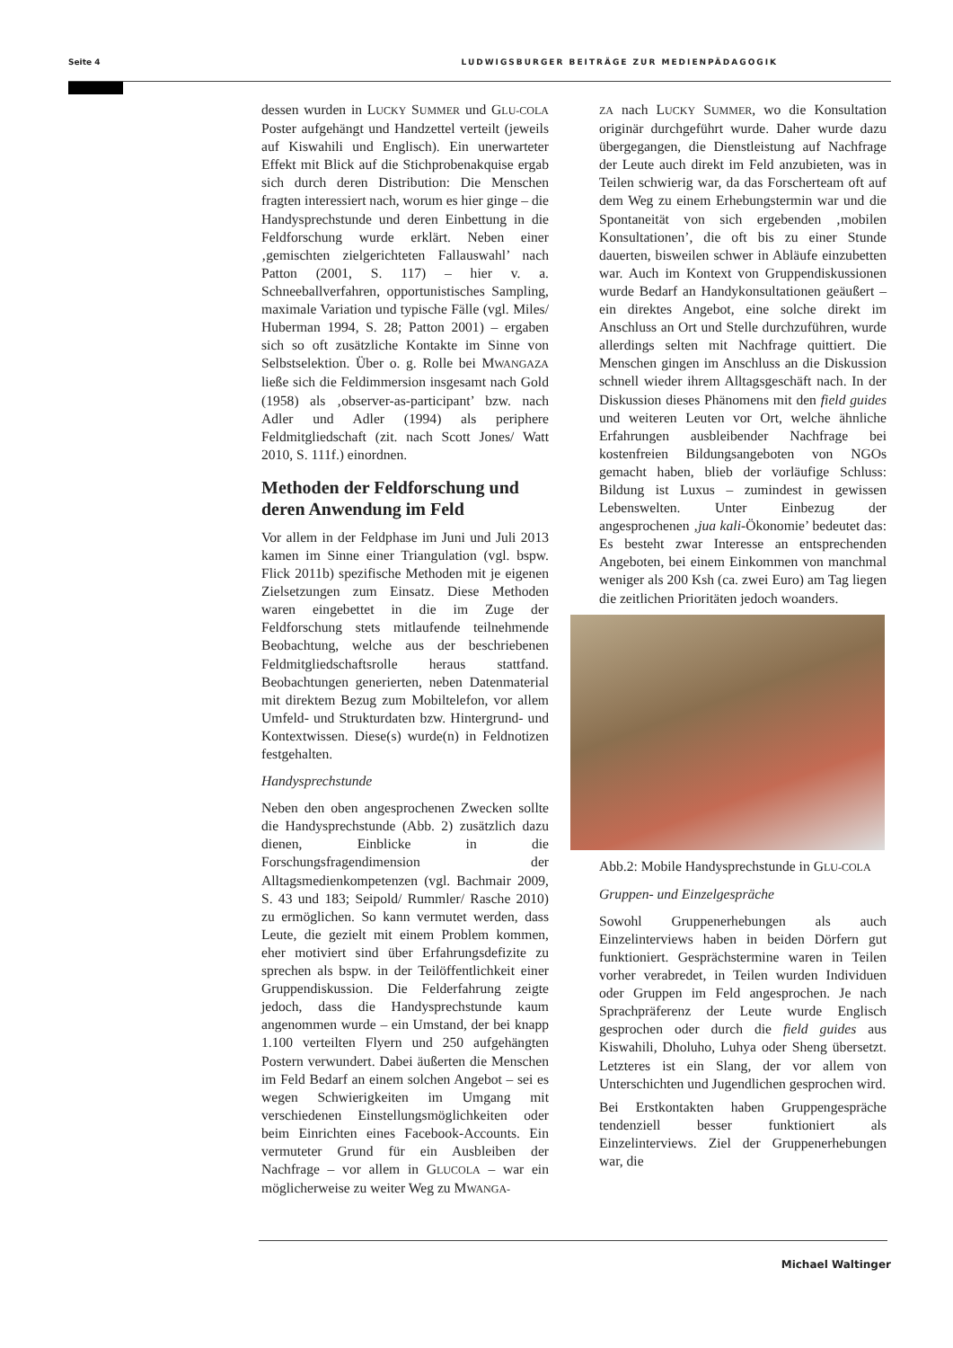Seite 4 LUDWIGSBURGER BEITRÄGE ZUR MEDIENPÄDAGOGIK
dessen wurden in LUCKY SUMMER und GLU-COLA Poster aufgehängt und Handzettel verteilt (jeweils auf Kiswahili und Englisch). Ein unerwarteter Effekt mit Blick auf die Stichprobenakquise ergab sich durch deren Distribution: Die Menschen fragten interessiert nach, worum es hier ginge – die Handysprechstunde und deren Einbettung in die Feldforschung wurde erklärt. Neben einer ‚gemischten zielgerichteten Fallauswahl’ nach Patton (2001, S. 117) – hier v. a. Schneeballverfahren, opportunistisches Sampling, maximale Variation und typische Fälle (vgl. Miles/ Huberman 1994, S. 28; Patton 2001) – ergaben sich so oft zusätzliche Kontakte im Sinne von Selbstselektion. Über o. g. Rolle bei MWANGAZA ließe sich die Feldimmersion insgesamt nach Gold (1958) als ‚observer-as-participant’ bzw. nach Adler und Adler (1994) als periphere Feldmitgliedschaft (zit. nach Scott Jones/ Watt 2010, S. 111f.) einordnen.
Methoden der Feldforschung und deren Anwendung im Feld
Vor allem in der Feldphase im Juni und Juli 2013 kamen im Sinne einer Triangulation (vgl. bspw. Flick 2011b) spezifische Methoden mit je eigenen Zielsetzungen zum Einsatz. Diese Methoden waren eingebettet in die im Zuge der Feldforschung stets mitlaufende teilnehmende Beobachtung, welche aus der beschriebenen Feldmitgliedschaftsrolle heraus stattfand. Beobachtungen generierten, neben Datenmaterial mit direktem Bezug zum Mobiltelefon, vor allem Umfeld- und Strukturdaten bzw. Hintergrund- und Kontextwissen. Diese(s) wurde(n) in Feldnotizen festgehalten.
Handysprechstunde
Neben den oben angesprochenen Zwecken sollte die Handysprechstunde (Abb. 2) zusätzlich dazu dienen, Einblicke in die Forschungsfragendimension der Alltagsmedienkompetenzen (vgl. Bachmair 2009, S. 43 und 183; Seipold/ Rummler/ Rasche 2010) zu ermöglichen. So kann vermutet werden, dass Leute, die gezielt mit einem Problem kommen, eher motiviert sind über Erfahrungsdefizite zu sprechen als bspw. in der Teilöffentlichkeit einer Gruppendiskussion. Die Felderfahrung zeigte jedoch, dass die Handysprechstunde kaum angenommen wurde – ein Umstand, der bei knapp 1.100 verteilten Flyern und 250 aufgehängten Postern verwundert. Dabei äußerten die Menschen im Feld Bedarf an einem solchen Angebot – sei es wegen Schwierigkeiten im Umgang mit verschiedenen Einstellungsmöglichkeiten oder beim Einrichten eines Facebook-Accounts. Ein vermuteter Grund für ein Ausbleiben der Nachfrage – vor allem in GLUCOLA – war ein möglicherweise zu weiter Weg zu MWANGA-
ZA nach LUCKY SUMMER, wo die Konsultation originär durchgeführt wurde. Daher wurde dazu übergegangen, die Dienstleistung auf Nachfrage der Leute auch direkt im Feld anzubieten, was in Teilen schwierig war, da das Forscherteam oft auf dem Weg zu einem Erhebungstermin war und die Spontaneität von sich ergebenden ‚mobilen Konsultationen’, die oft bis zu einer Stunde dauerten, bisweilen schwer in Abläufe einzubetten war. Auch im Kontext von Gruppendiskussionen wurde Bedarf an Handykonsultationen geäußert – ein direktes Angebot, eine solche direkt im Anschluss an Ort und Stelle durchzuführen, wurde allerdings selten mit Nachfrage quittiert. Die Menschen gingen im Anschluss an die Diskussion schnell wieder ihrem Alltagsgeschäft nach. In der Diskussion dieses Phänomens mit den field guides und weiteren Leuten vor Ort, welche ähnliche Erfahrungen ausbleibender Nachfrage bei kostenfreien Bildungsangeboten von NGOs gemacht haben, blieb der vorläufige Schluss: Bildung ist Luxus – zumindest in gewissen Lebenswelten. Unter Einbezug der angesprochenen ‚jua kali-Ökonomie’ bedeutet das: Es besteht zwar Interesse an entsprechenden Angeboten, bei einem Einkommen von manchmal weniger als 200 Ksh (ca. zwei Euro) am Tag liegen die zeitlichen Prioritäten jedoch woanders.
Abb.2: Mobile Handysprechstunde in GLU-COLA
Gruppen- und Einzelgespräche
Sowohl Gruppenerhebungen als auch Einzelinterviews haben in beiden Dörfern gut funktioniert. Gesprächstermine waren in Teilen vorher verabredet, in Teilen wurden Individuen oder Gruppen im Feld angesprochen. Je nach Sprachpräferenz der Leute wurde Englisch gesprochen oder durch die field guides aus Kiswahili, Dholuho, Luhya oder Sheng übersetzt. Letzteres ist ein Slang, der vor allem von Unterschichten und Jugendlichen gesprochen wird.
Bei Erstkontakten haben Gruppengespräche tendenziell besser funktioniert als Einzelinterviews. Ziel der Gruppenerhebungen war, die
Michael Waltinger